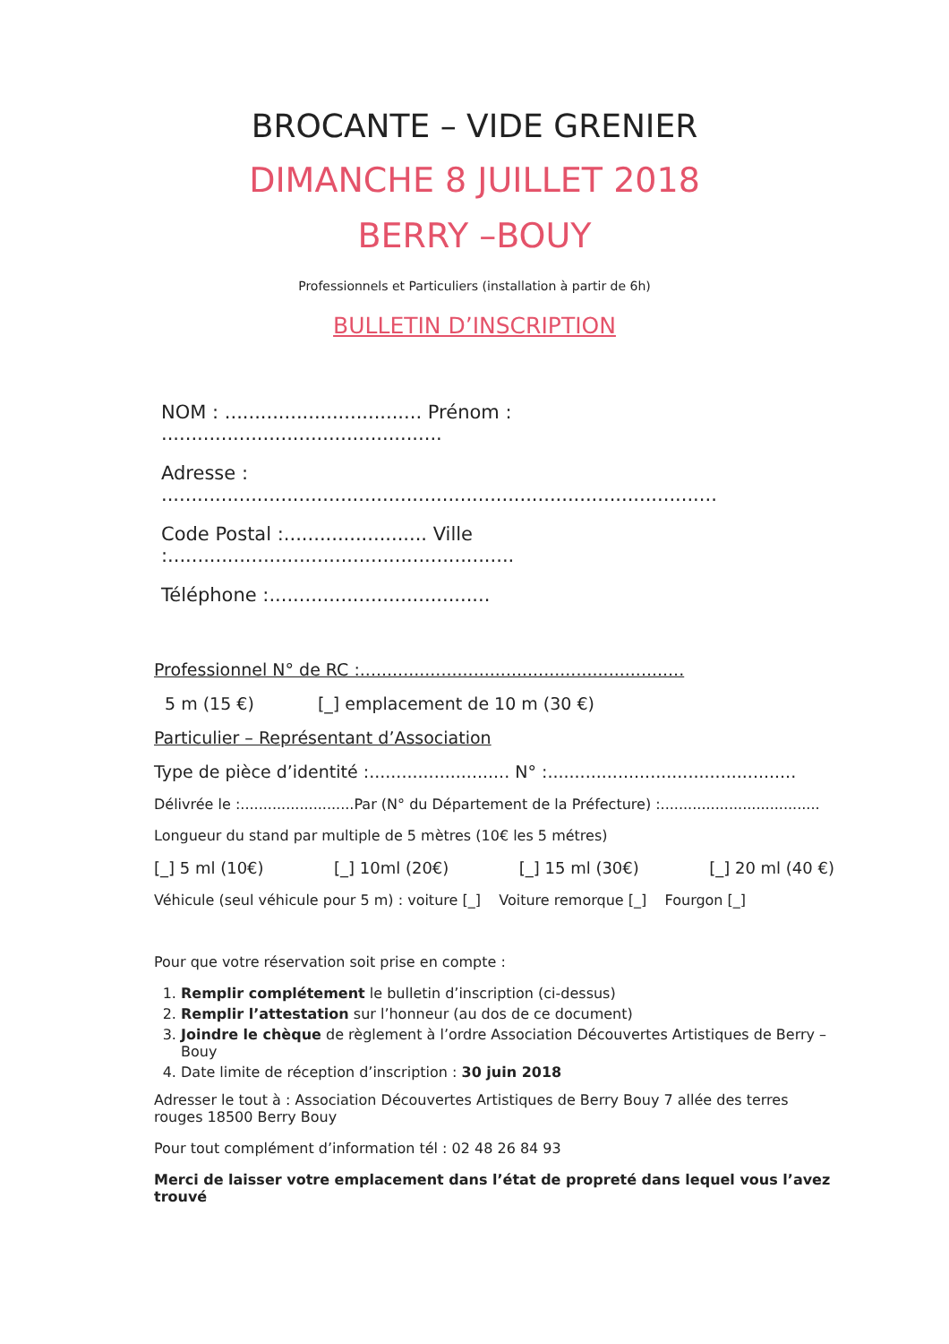BROCANTE – VIDE GRENIER
DIMANCHE 8 JUILLET 2018
BERRY –BOUY
Professionnels et Particuliers (installation à partir de 6h)
BULLETIN D’INSCRIPTION
NOM : ................................. Prénom : ...............................................
Adresse : .............................................................................................
Code Postal :........................ Ville :..........................................................
Téléphone :.....................................
Professionnel N° de RC :............................................................
5 m (15 €) [_] emplacement de 10 m (30 €)
Particulier – Représentant d’Association
Type de pièce d’identité :.......................... N° :..............................................
Délivrée le :.........................Par (N° du Département de la Préfecture) :...................................
Longueur du stand par multiple de 5 mètres (10€ les 5 métres)
[_] 5 ml (10€) [_] 10ml (20€) [_] 15 ml (30€) [_] 20 ml (40 €)
Véhicule (seul véhicule pour 5 m) : voiture [_] Voiture remorque [_] Fourgon [_]
Pour que votre réservation soit prise en compte :
1. Remplir complétement le bulletin d’inscription (ci-dessus)
2. Remplir l’attestation sur l’honneur (au dos de ce document)
3. Joindre le chèque de règlement à l’ordre Association Découvertes Artistiques de Berry –Bouy
4. Date limite de réception d’inscription : 30 juin 2018
Adresser le tout à : Association Découvertes Artistiques de Berry Bouy 7 allée des terres rouges 18500 Berry Bouy
Pour tout complément d’information tél : 02 48 26 84 93
Merci de laisser votre emplacement dans l’état de propreté dans lequel vous l’avez trouvé